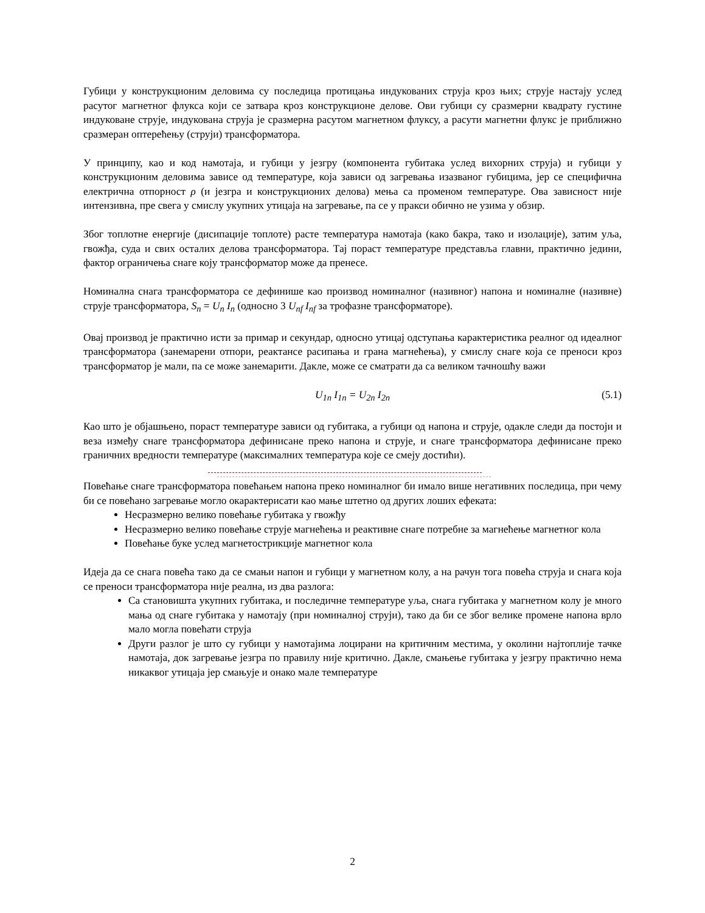Губици у конструкционим деловима су последица протицања индукованих струја кроз њих; струје настају услед расутог магнетног флукса који се затвара кроз конструкционе делове. Ови губици су сразмерни квадрату густине индуковане струје, индукована струја је сразмерна расутом магнетном флуксу, а расути магнетни флукс је приближно сразмеран оптерећењу (струји) трансформатора.
У принципу, као и код намотаја, и губици у језгру (компонента губитака услед вихорних струја) и губици у конструкционим деловима зависе од температуре, која зависи од загревања изазваног губицима, јер се специфична електрична отпорност ρ (и језгра и конструкционих делова) мења са променом температуре. Ова зависност није интензивна, пре свега у смислу укупних утицаја на загревање, па се у пракси обично не узима у обзир.
Због топлотне енергије (дисипације топлоте) расте температура намотаја (како бакра, тако и изолације), затим уља, гвожђа, суда и свих осталих делова трансформатора. Тај пораст температуре представља главни, практично једини, фактор ограничења снаге коју трансформатор може да пренесе.
Номинална снага трансформатора се дефинише као производ номиналног (називног) напона и номиналне (називне) струје трансформатора, S<sub>n</sub> = U<sub>n</sub> I<sub>n</sub> (односно 3 U<sub>nf</sub> I<sub>nf</sub> за трофазне трансформаторе).
Овај производ је практично исти за примар и секундар, односно утицај одступања карактеристика реалног од идеалног трансформатора (занемарени отпори, реактансе расипања и грана магнећења), у смислу снаге која се преноси кроз трансформатор је мали, па се може занемарити. Дакле, може се сматрати да са великом тачношћу важи
U<sub>1n</sub> I<sub>1n</sub> = U<sub>2n</sub> I<sub>2n</sub> (5.1)
Као што је објашњено, пораст температуре зависи од губитака, а губици од напона и струје, одакле следи да постоји и веза између снаге трансформатора дефинисане преко напона и струје, и снаге трансформатора дефинисане преко граничних вредности температуре (максималних температура које се смеју достићи).
Повећање снаге трансформатора повећањем напона преко номиналног би имало више негативних последица, при чему би се повећано загревање могло окарактерисати као мање штетно од других лоших ефеката:
Несразмерно велико повећање губитака у гвожђу
Несразмерно велико повећање струје магнећења и реактивне снаге потребне за магнећење магнетног кола
Повећање буке услед магнетострикције магнетног кола
Идеја да се снага повећа тако да се смањи напон и губици у магнетном колу, а на рачун тога повећа струја и снага која се преноси трансформатора није реална, из два разлога:
Са становишта укупних губитака, и последичне температуре уља, снага губитака у магнетном колу је много мања од снаге губитака у намотају (при номиналној струји), тако да би се због велике промене напона врло мало могла повећати струја
Други разлог је што су губици у намотајима лоцирани на критичним местима, у околини најтоплије тачке намотаја, док загревање језгра по правилу није критично. Дакле, смањење губитака у језгру практично нема никаквог утицаја јер смањује и онако мале температуре
2